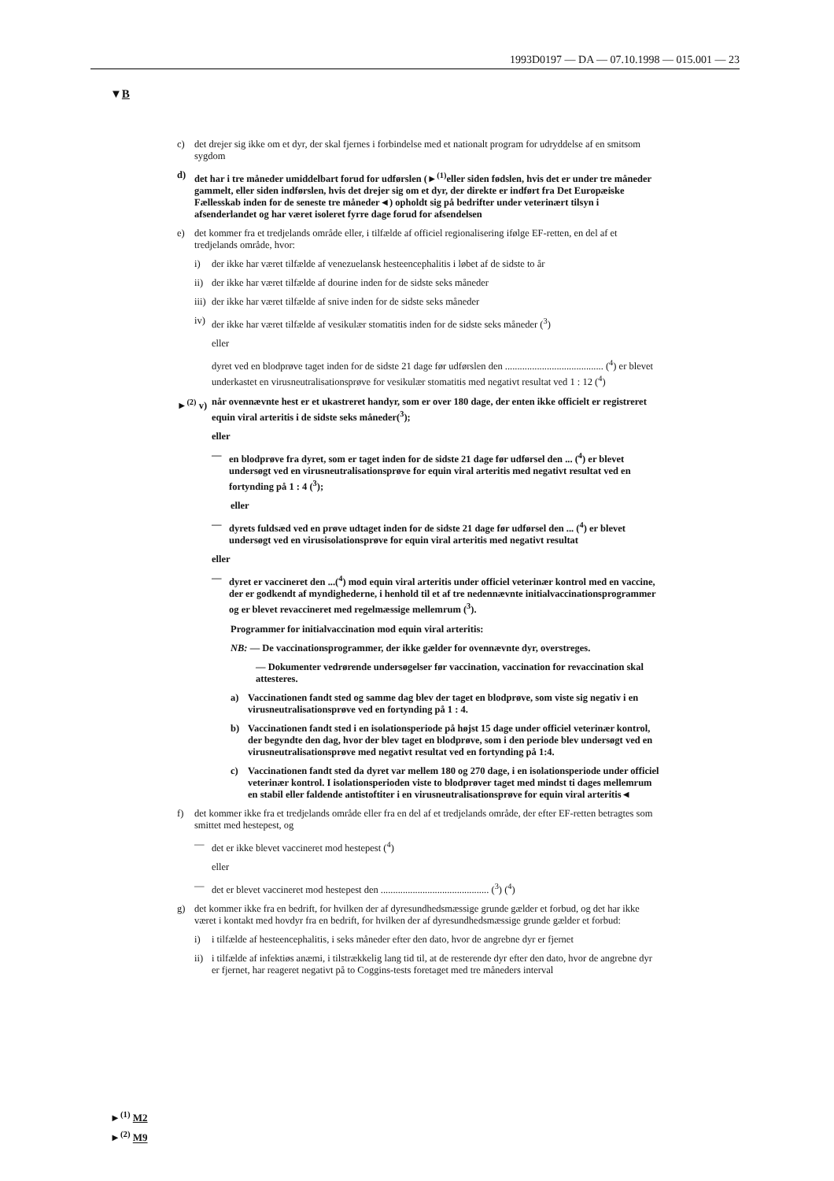1993D0197 — DA — 07.10.1998 — 015.001 — 23
▼B
c) det drejer sig ikke om et dyr, der skal fjernes i forbindelse med et nationalt program for udryddelse af en smitsom sygdom
d) det har i tre måneder umiddelbart forud for udførslen (►<sup>(1)</sup>eller siden fødslen, hvis det er under tre måneder gammelt, eller siden indførslen, hvis det drejer sig om et dyr, der direkte er indført fra Det Europæiske Fællesskab inden for de seneste tre måneder◄) opholdt sig på bedrifter under veterinært tilsyn i afsenderlandet og har været isoleret fyrre dage forud for afsendelsen
e) det kommer fra et tredjelands område eller, i tilfælde af officiel regionalisering ifølge EF-retten, en del af et tredjelands område, hvor:
i) der ikke har været tilfælde af venezuelansk hesteencephalitis i løbet af de sidste to år
ii) der ikke har været tilfælde af dourine inden for de sidste seks måneder
iii) der ikke har været tilfælde af snive inden for de sidste seks måneder
iv) der ikke har været tilfælde af vesikulær stomatitis inden for de sidste seks måneder (<sup>3</sup>)
eller
dyret ved en blodprøve taget inden for de sidste 21 dage før udførslen den ........................................ (<sup>4</sup>) er blevet underkastet en virusneutralisationsprøve for vesikulær stomatitis med negativt resultat ved 1 : 12 (<sup>4</sup>)
►<sup>(2)</sup> v) når ovennævnte hest er et ukastreret handyr, som er over 180 dage, der enten ikke officielt er registreret equin viral arteritis i de sidste seks måneder(<sup>3</sup>);
eller
— en blodprøve fra dyret, som er taget inden for de sidste 21 dage før udførsel den ... (<sup>4</sup>) er blevet undersøgt ved en virusneutralisationsprøve for equin viral arteritis med negativt resultat ved en fortynding på 1 : 4 (<sup>3</sup>);
eller
— dyrets fuldsæd ved en prøve udtaget inden for de sidste 21 dage før udførsel den ... (<sup>4</sup>) er blevet undersøgt ved en virusisolationsprøve for equin viral arteritis med negativt resultat
eller
— dyret er vaccineret den ...(<sup>4</sup>) mod equin viral arteritis under officiel veterinær kontrol med en vaccine, der er godkendt af myndighederne, i henhold til et af tre nedennævnte initialvaccinationsprogrammer og er blevet revaccineret med regelmæssige mellemrum (<sup>3</sup>).
Programmer for initialvaccination mod equin viral arteritis:
NB: — De vaccinationsprogrammer, der ikke gælder for ovennævnte dyr, overstreges.
— Dokumenter vedrørende undersøgelser før vaccination, vaccination for revaccination skal attesteres.
a) Vaccinationen fandt sted og samme dag blev der taget en blodprøve, som viste sig negativ i en virusneutralisationsprøve ved en fortynding på 1 : 4.
b) Vaccinationen fandt sted i en isolationsperiode på højst 15 dage under officiel veterinær kontrol, der begyndte den dag, hvor der blev taget en blodprøve, som i den periode blev undersøgt ved en virusneutralisationsprøve med negativt resultat ved en fortynding på 1:4.
c) Vaccinationen fandt sted da dyret var mellem 180 og 270 dage, i en isolationsperiode under officiel veterinær kontrol. I isolationsperioden viste to blodprøver taget med mindst ti dages mellemrum en stabil eller faldende antistoftiter i en virusneutralisationsprøve for equin viral arteritis◄
f) det kommer ikke fra et tredjelands område eller fra en del af et tredjelands område, der efter EF-retten betragtes som smittet med hestepest, og
— det er ikke blevet vaccineret mod hestepest (<sup>4</sup>)
eller
— det er blevet vaccineret mod hestepest den ............................................ (<sup>3</sup>) (<sup>4</sup>)
g) det kommer ikke fra en bedrift, for hvilken der af dyresundhedsmæssige grunde gælder et forbud, og det har ikke været i kontakt med hovdyr fra en bedrift, for hvilken der af dyresundhedsmæssige grunde gælder et forbud:
i) i tilfælde af hesteencephalitis, i seks måneder efter den dato, hvor de angrebne dyr er fjernet
ii) i tilfælde af infektiøs anæmi, i tilstrækkelig lang tid til, at de resterende dyr efter den dato, hvor de angrebne dyr er fjernet, har reageret negativt på to Coggins-tests foretaget med tre måneders interval
►<sup>(1)</sup> M2
►<sup>(2)</sup> M9